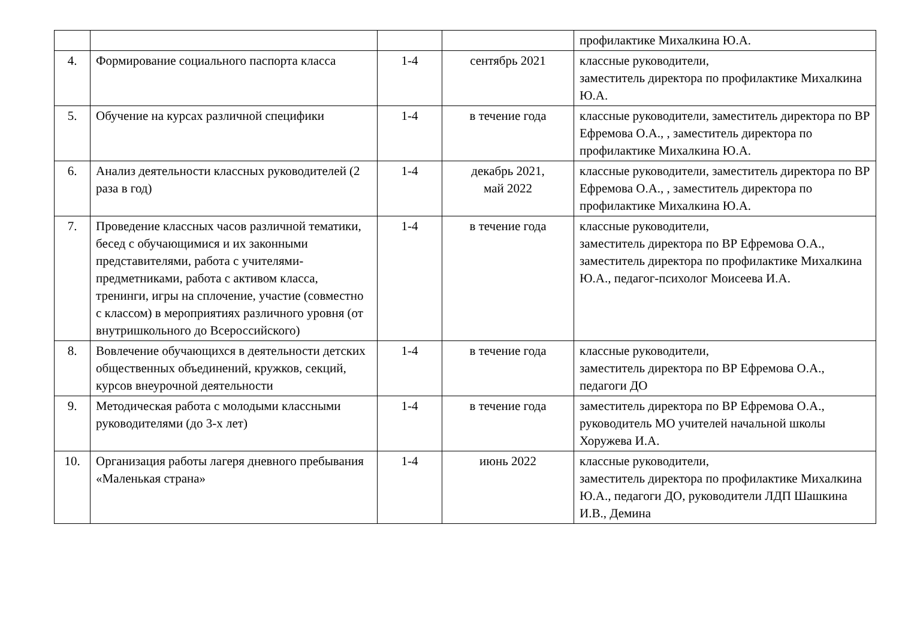| | | | | профилактике Михалкина Ю.А. |
| 4. | Формирование социального паспорта класса | 1-4 | сентябрь 2021 | классные руководители, заместитель директора по профилактике Михалкина Ю.А. |
| 5. | Обучение на курсах различной специфики | 1-4 | в течение года | классные руководители, заместитель директора по ВР Ефремова О.А., , заместитель директора по профилактике Михалкина Ю.А. |
| 6. | Анализ деятельности классных руководителей (2 раза в год) | 1-4 | декабрь 2021, май 2022 | классные руководители, заместитель директора по ВР Ефремова О.А., , заместитель директора по профилактике Михалкина Ю.А. |
| 7. | Проведение классных часов различной тематики, бесед с обучающимися и их законными представителями, работа с учителями-предметниками, работа с активом класса, тренинги, игры на сплочение, участие (совместно с классом) в мероприятиях различного уровня (от внутришкольного до Всероссийского) | 1-4 | в течение года | классные руководители, заместитель директора по ВР Ефремова О.А., заместитель директора по профилактике Михалкина Ю.А., педагог-психолог Моисеева И.А. |
| 8. | Вовлечение обучающихся в деятельности детских общественных объединений, кружков, секций, курсов внеурочной деятельности | 1-4 | в течение года | классные руководители, заместитель директора по ВР Ефремова О.А., педагоги ДО |
| 9. | Методическая работа с молодыми классными руководителями (до 3-х лет) | 1-4 | в течение года | заместитель директора по ВР Ефремова О.А., руководитель МО учителей начальной школы Хоружева И.А. |
| 10. | Организация работы лагеря дневного пребывания «Маленькая страна» | 1-4 | июнь 2022 | классные руководители, заместитель директора по профилактике Михалкина Ю.А., педагоги ДО, руководители ЛДП Шашкина И.В., Демина |